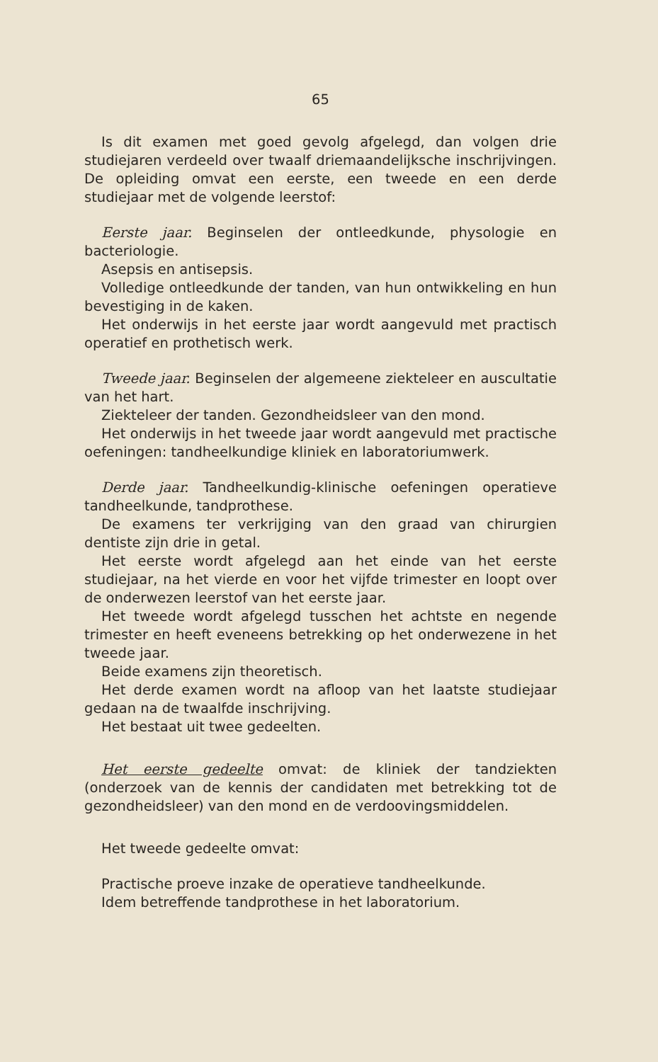65
Is dit examen met goed gevolg afgelegd, dan volgen drie studiejaren verdeeld over twaalf driemaandelijksche inschrijvingen. De opleiding omvat een eerste, een tweede en een derde studiejaar met de volgende leerstof:
Eerste jaar. Beginselen der ontleedkunde, physologie en bacteriologie.
Asepsis en antisepsis.
Volledige ontleedkunde der tanden, van hun ontwikkeling en hun bevestiging in de kaken.
Het onderwijs in het eerste jaar wordt aangevuld met practisch operatief en prothetisch werk.
Tweede jaar. Beginselen der algemeene ziekteleer en auscultatie van het hart.
Ziekteleer der tanden. Gezondheidsleer van den mond.
Het onderwijs in het tweede jaar wordt aangevuld met practische oefeningen: tandheelkundige kliniek en laboratoriumwerk.
Derde jaar. Tandheelkundig-klinische oefeningen operatieve tandheelkunde, tandprothese.
De examens ter verkrijging van den graad van chirurgien dentiste zijn drie in getal.
Het eerste wordt afgelegd aan het einde van het eerste studiejaar, na het vierde en voor het vijfde trimester en loopt over de onderwezen leerstof van het eerste jaar.
Het tweede wordt afgelegd tusschen het achtste en negende trimester en heeft eveneens betrekking op het onderwezene in het tweede jaar.
Beide examens zijn theoretisch.
Het derde examen wordt na afloop van het laatste studiejaar gedaan na de twaalfde inschrijving.
Het bestaat uit twee gedeelten.
Het eerste gedeelte omvat: de kliniek der tandziekten (onderzoek van de kennis der candidaten met betrekking tot de gezondheidsleer) van den mond en de verdoovingsmiddelen.
Het tweede gedeelte omvat:
Practische proeve inzake de operatieve tandheelkunde.
Idem betreffende tandprothese in het laboratorium.